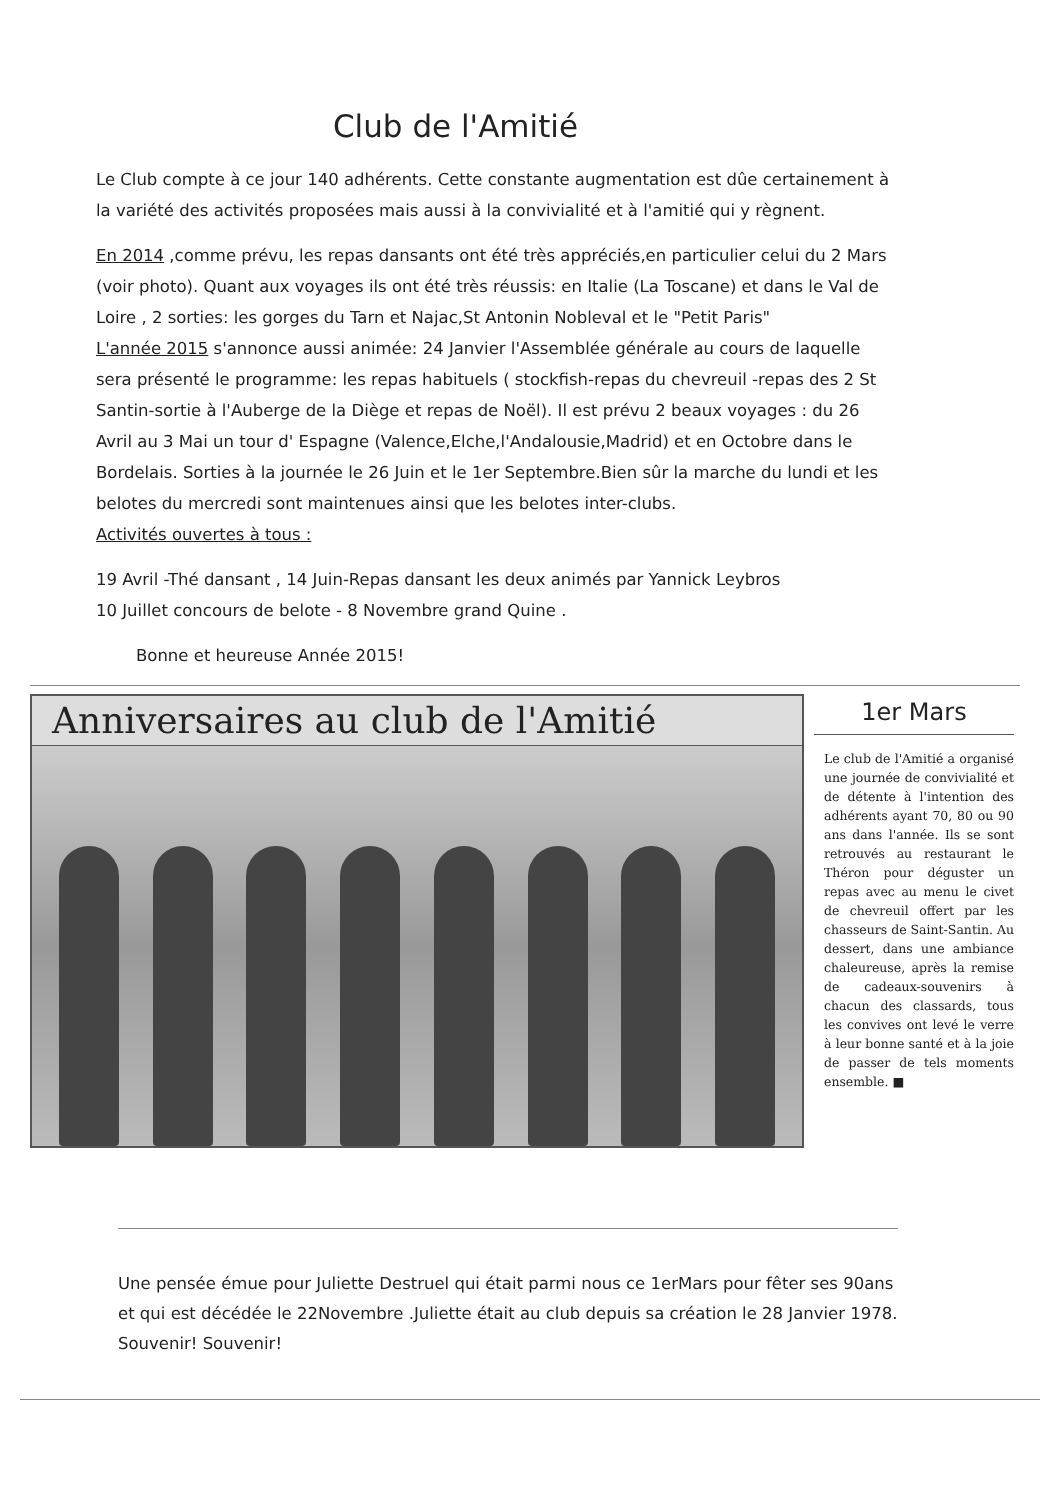Club de l'Amitié
Le Club compte à ce jour 140 adhérents. Cette constante augmentation est dûe certainement à la variété des activités proposées mais aussi à la convivialité et à l'amitié qui y règnent.
En 2014 ,comme prévu, les repas dansants ont été très appréciés,en particulier celui du 2 Mars (voir photo). Quant aux voyages ils ont été très réussis: en Italie (La Toscane) et dans le Val de Loire , 2 sorties: les gorges du Tarn et Najac,St Antonin Nobleval et le "Petit Paris"
L'année 2015 s'annonce aussi animée: 24 Janvier l'Assemblée générale au cours de laquelle sera présenté le programme: les repas habituels ( stockfish-repas du chevreuil -repas des 2 St Santin-sortie à l'Auberge de la Diège et repas de Noël). Il est prévu 2 beaux voyages : du 26 Avril au 3 Mai un tour d' Espagne (Valence,Elche,l'Andalousie,Madrid) et en Octobre dans le Bordelais. Sorties à la journée le 26 Juin et le 1er Septembre.Bien sûr la marche du lundi et les belotes du mercredi sont maintenues ainsi que les belotes inter-clubs.
Activités ouvertes à tous :
19 Avril -Thé dansant , 14 Juin-Repas dansant les deux animés par Yannick Leybros
10 Juillet concours de belote - 8 Novembre grand Quine .
Bonne et heureuse Année 2015!
Anniversaires au club de l'Amitié
1er Mars
Le club de l'Amitié a organisé une journée de convivialité et de détente à l'intention des adhérents ayant 70, 80 ou 90 ans dans l'année. Ils se sont retrouvés au restaurant le Théron pour déguster un repas avec au menu le civet de chevreuil offert par les chasseurs de Saint-Santin. Au dessert, dans une ambiance chaleureuse, après la remise de cadeaux-souvenirs à chacun des classards, tous les convives ont levé le verre à leur bonne santé et à la joie de passer de tels moments ensemble. ■
Une pensée émue pour Juliette Destruel qui était parmi nous ce 1erMars pour fêter ses 90ans et qui est décédée le 22Novembre .Juliette était au club depuis sa création le 28 Janvier 1978. Souvenir! Souvenir!